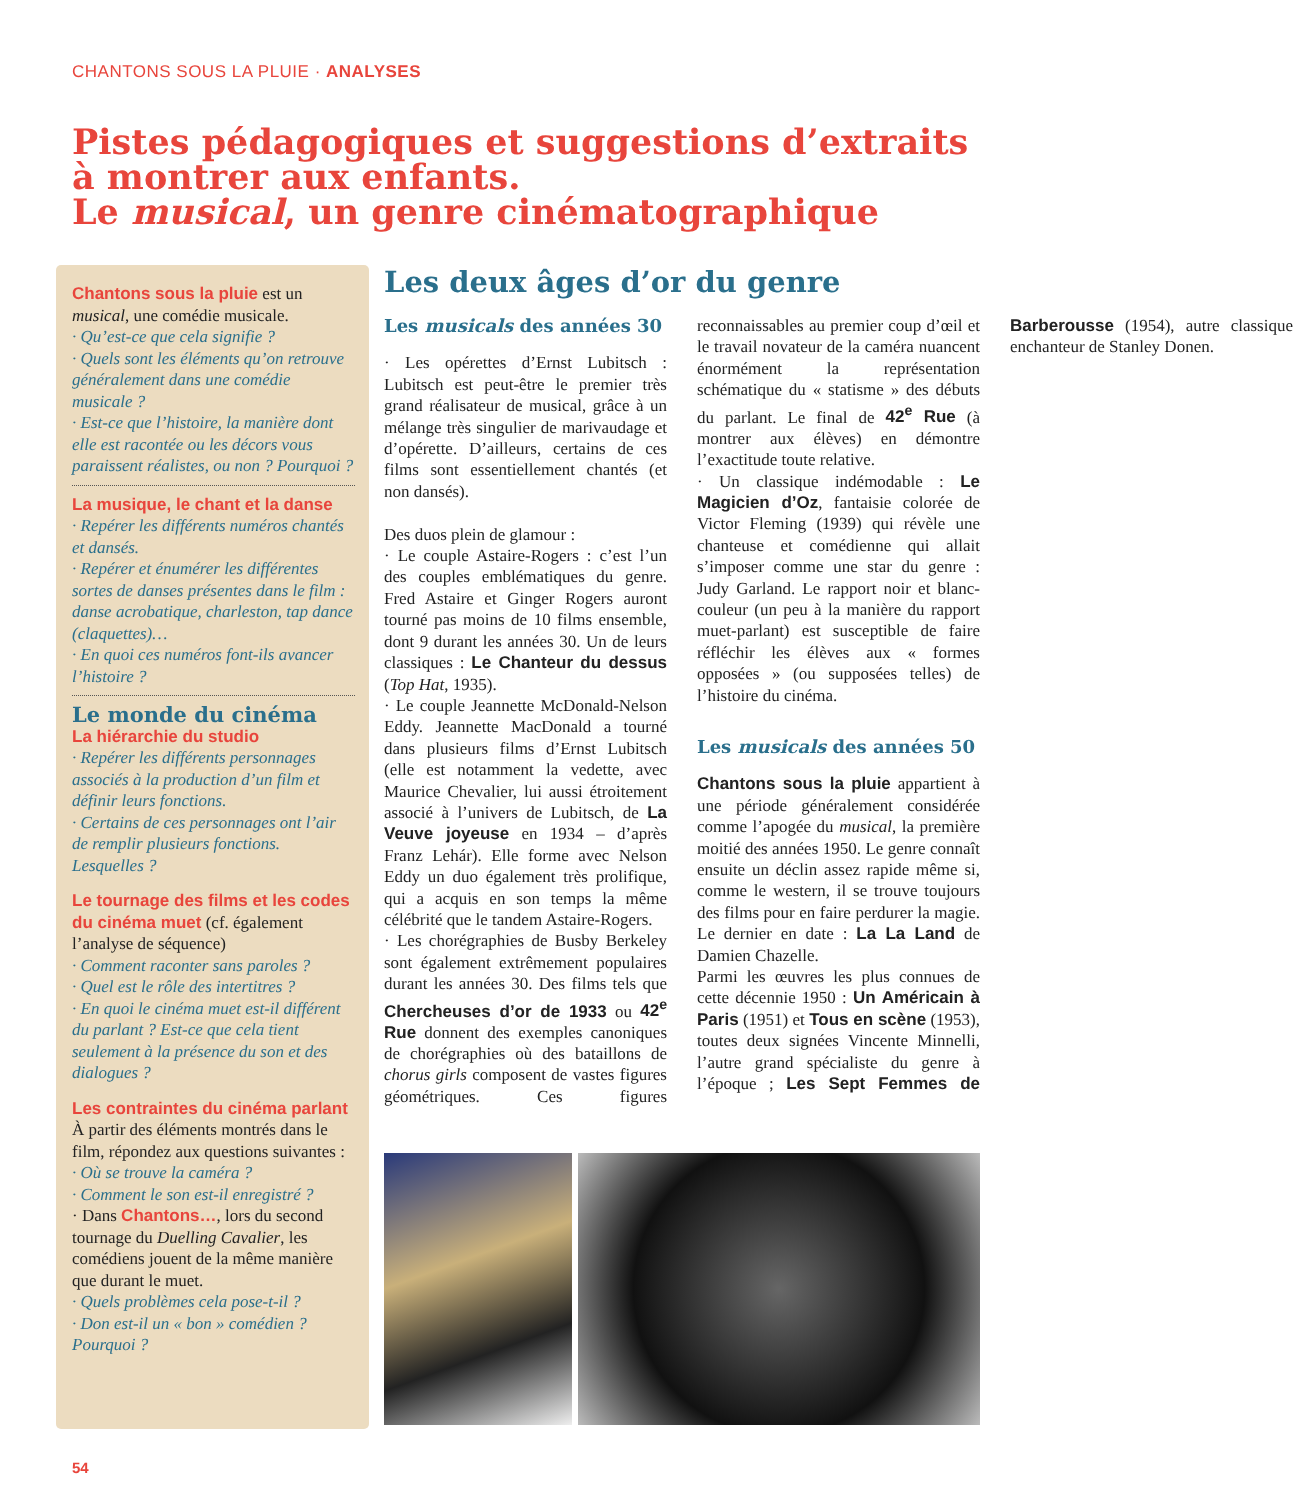CHANTONS SOUS LA PLUIE · ANALYSES
Pistes pédagogiques et suggestions d’extraits à montrer aux enfants.
Le musical, un genre cinématographique
Chantons sous la pluie est un musical, une comédie musicale.
· Qu’est-ce que cela signifie ?
· Quels sont les éléments qu’on retrouve généralement dans une comédie musicale ?
· Est-ce que l’histoire, la manière dont elle est racontée ou les décors vous paraissent réalistes, ou non ? Pourquoi ?
La musique, le chant et la danse
· Repérer les différents numéros chantés et dansés.
· Repérer et énumérer les différentes sortes de danses présentes dans le film : danse acrobatique, charleston, tap dance (claquettes)…
· En quoi ces numéros font-ils avancer l’histoire ?
Le monde du cinéma
La hiérarchie du studio
· Repérer les différents personnages associés à la production d’un film et définir leurs fonctions.
· Certains de ces personnages ont l’air de remplir plusieurs fonctions. Lesquelles ?
Le tournage des films et les codes du cinéma muet (cf. également l’analyse de séquence)
· Comment raconter sans paroles ?
· Quel est le rôle des intertitres ?
· En quoi le cinéma muet est-il différent du parlant ? Est-ce que cela tient seulement à la présence du son et des dialogues ?
Les contraintes du cinéma parlant
À partir des éléments montrés dans le film, répondez aux questions suivantes :
· Où se trouve la caméra ?
· Comment le son est-il enregistré ?
· Dans Chantons…, lors du second tournage du Duelling Cavalier, les comédiens jouent de la même manière que durant le muet.
· Quels problèmes cela pose-t-il ?
· Don est-il un « bon » comédien ? Pourquoi ?
Les deux âges d’or du genre
Les musicals des années 30
· Les opérettes d’Ernst Lubitsch : Lubitsch est peut-être le premier très grand réalisateur de musical, grâce à un mélange très singulier de marivaudage et d’opérette. D’ailleurs, certains de ces films sont essentiellement chantés (et non dansés).
Des duos plein de glamour :
· Le couple Astaire-Rogers : c’est l’un des couples emblématiques du genre. Fred Astaire et Ginger Rogers auront tourné pas moins de 10 films ensemble, dont 9 durant les années 30. Un de leurs classiques : Le Chanteur du dessus (Top Hat, 1935).
· Le couple Jeannette McDonald-Nelson Eddy. Jeannette MacDonald a tourné dans plusieurs films d’Ernst Lubitsch (elle est notamment la vedette, avec Maurice Chevalier, lui aussi étroitement associé à l’univers de Lubitsch, de La Veuve joyeuse en 1934 – d’après Franz Lehár). Elle forme avec Nelson Eddy un duo également très prolifique, qui a acquis en son temps la même célébrité que le tandem Astaire-Rogers.
· Les chorégraphies de Busby Berkeley sont également extrêmement populaires durant les années 30. Des films tels que Chercheuses d’or de 1933 ou 42<sup>e</sup> Rue donnent des exemples canoniques de chorégraphies où des bataillons de chorus girls composent de vastes figures géométriques. Ces figures reconnaissables au premier coup d’œil et le travail novateur de la caméra nuancent énormément la représentation schématique du « statisme » des débuts du parlant. Le final de 42<sup>e</sup> Rue (à montrer aux élèves) en démontre l’exactitude toute relative.
· Un classique indémodable : Le Magicien d’Oz, fantaisie colorée de Victor Fleming (1939) qui révèle une chanteuse et comédienne qui allait s’imposer comme une star du genre : Judy Garland. Le rapport noir et blanc-couleur (un peu à la manière du rapport muet-parlant) est susceptible de faire réfléchir les élèves aux « formes opposées » (ou supposées telles) de l’histoire du cinéma.
Les musicals des années 50
Chantons sous la pluie appartient à une période généralement considérée comme l’apogée du musical, la première moitié des années 1950. Le genre connaît ensuite un déclin assez rapide même si, comme le western, il se trouve toujours des films pour en faire perdurer la magie. Le dernier en date : La La Land de Damien Chazelle.
Parmi les œuvres les plus connues de cette décennie 1950 : Un Américain à Paris (1951) et Tous en scène (1953), toutes deux signées Vincente Minnelli, l’autre grand spécialiste du genre à l’époque ; Les Sept Femmes de Barberousse (1954), autre classique enchanteur de Stanley Donen.
54